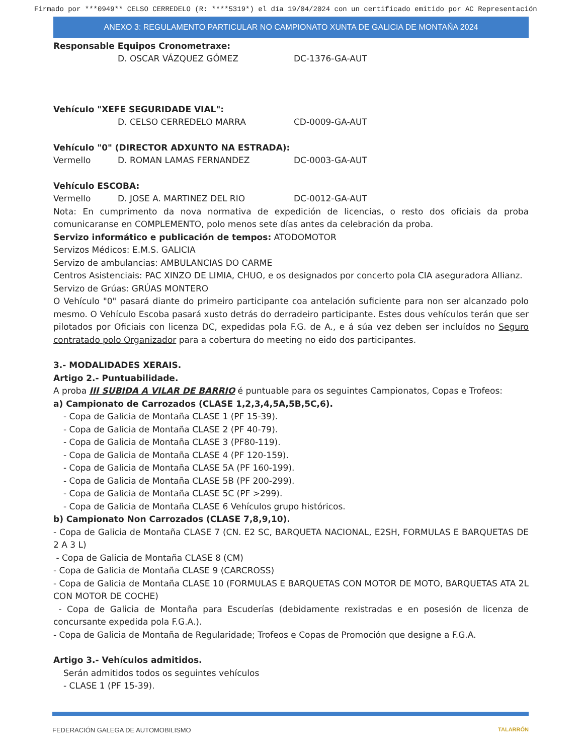Firmado por ***0949** CELSO CERREDELO (R: ****5319*) el día 19/04/2024 con un certificado emitido por AC Representación
ANEXO 3: REGULAMENTO PARTICULAR NO CAMPIONATO XUNTA DE GALICIA DE MONTAÑA 2024
Responsable Equipos Cronometraxe:
D. OSCAR VÁZQUEZ GÓMEZ DC-1376-GA-AUT
Vehículo "XEFE SEGURIDADE VIAL":
D. CELSO CERREDELO MARRA CD-0009-GA-AUT
Vehículo "0" (DIRECTOR ADXUNTO NA ESTRADA):
Vermello D. ROMAN LAMAS FERNANDEZ DC-0003-GA-AUT
Vehículo ESCOBA:
Vermello D. JOSE A. MARTINEZ DEL RIO DC-0012-GA-AUT
Nota: En cumprimento da nova normativa de expedición de licencias, o resto dos oficiais da proba comunicaranse en COMPLEMENTO, polo menos sete días antes da celebración da proba.
Servizo informático e publicación de tempos: ATODOMOTOR
Servizos Médicos: E.M.S. GALICIA
Servizo de ambulancias: AMBULANCIAS DO CARME
Centros Asistenciais: PAC XINZO DE LIMIA, CHUO, e os designados por concerto pola CIA aseguradora Allianz.
Servizo de Grúas: GRÚAS MONTERO
O Vehículo "0" pasará diante do primeiro participante coa antelación suficiente para non ser alcanzado polo mesmo. O Vehículo Escoba pasará xusto detrás do derradeiro participante. Estes dous vehículos terán que ser pilotados por Oficiais con licenza DC, expedidas pola F.G. de A., e á súa vez deben ser incluídos no Seguro contratado polo Organizador para a cobertura do meeting no eido dos participantes.
3.- MODALIDADES XERAIS.
Artigo 2.- Puntuabilidade.
A proba III SUBIDA A VILAR DE BARRIO é puntuable para os seguintes Campionatos, Copas e Trofeos:
a) Campionato de Carrozados (CLASE 1,2,3,4,5A,5B,5C,6).
- Copa de Galicia de Montaña CLASE 1 (PF 15-39).
- Copa de Galicia de Montaña CLASE 2 (PF 40-79).
- Copa de Galicia de Montaña CLASE 3 (PF80-119).
- Copa de Galicia de Montaña CLASE 4 (PF 120-159).
- Copa de Galicia de Montaña CLASE 5A (PF 160-199).
- Copa de Galicia de Montaña CLASE 5B (PF 200-299).
- Copa de Galicia de Montaña CLASE 5C (PF >299).
- Copa de Galicia de Montaña CLASE 6 Vehículos grupo históricos.
b) Campionato Non Carrozados (CLASE 7,8,9,10).
- Copa de Galicia de Montaña CLASE 7 (CN. E2 SC, BARQUETA NACIONAL, E2SH, FORMULAS E BARQUETAS DE 2 A 3 L)
- Copa de Galicia de Montaña CLASE 8 (CM)
- Copa de Galicia de Montaña CLASE 9 (CARCROSS)
- Copa de Galicia de Montaña CLASE 10 (FORMULAS E BARQUETAS CON MOTOR DE MOTO, BARQUETAS ATA 2L CON MOTOR DE COCHE)
- Copa de Galicia de Montaña para Escuderías (debidamente rexistradas e en posesión de licenza de concursante expedida pola F.G.A.).
- Copa de Galicia de Montaña de Regularidade; Trofeos e Copas de Promoción que designe a F.G.A.
Artigo 3.- Vehículos admitidos.
Serán admitidos todos os seguintes vehículos
- CLASE 1 (PF 15-39).
FEDERACIÓN GALEGA DE AUTOMOBILISMO TALARRÓN